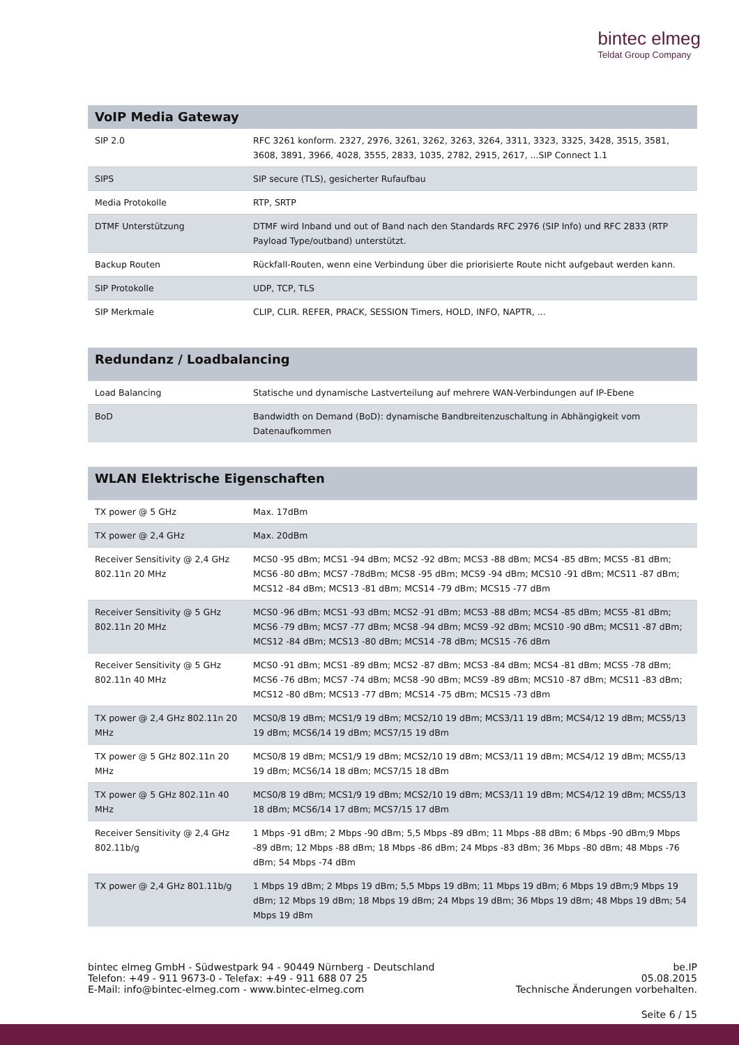bintec elmeg
Teldat Group Company
| VoIP Media Gateway | |
| --- | --- |
| SIP 2.0 | RFC 3261 konform. 2327, 2976, 3261, 3262, 3263, 3264, 3311, 3323, 3325, 3428, 3515, 3581, 3608, 3891, 3966, 4028, 3555, 2833, 1035, 2782, 2915, 2617, ...SIP Connect 1.1 |
| SIPS | SIP secure (TLS), gesicherter Rufaufbau |
| Media Protokolle | RTP, SRTP |
| DTMF Unterstützung | DTMF wird Inband und out of Band nach den Standards RFC 2976 (SIP Info) und RFC 2833 (RTP Payload Type/outband) unterstützt. |
| Backup Routen | Rückfall-Routen, wenn eine Verbindung über die priorisierte Route nicht aufgebaut werden kann. |
| SIP Protokolle | UDP, TCP, TLS |
| SIP Merkmale | CLIP, CLIR. REFER, PRACK, SESSION Timers, HOLD, INFO, NAPTR, ... |
| Redundanz / Loadbalancing | |
| --- | --- |
| Load Balancing | Statische und dynamische Lastverteilung auf mehrere WAN-Verbindungen auf IP-Ebene |
| BoD | Bandwidth on Demand (BoD): dynamische Bandbreitenzuschaltung in Abhängigkeit vom Datenaufkommen |
| WLAN Elektrische Eigenschaften | |
| --- | --- |
| TX power @ 5 GHz | Max. 17dBm |
| TX power @ 2,4 GHz | Max. 20dBm |
| Receiver Sensitivity @ 2,4 GHz 802.11n 20 MHz | MCS0 -95 dBm; MCS1 -94 dBm; MCS2 -92 dBm; MCS3 -88 dBm; MCS4 -85 dBm; MCS5 -81 dBm; MCS6 -80 dBm; MCS7 -78dBm; MCS8 -95 dBm; MCS9 -94 dBm; MCS10 -91 dBm; MCS11 -87 dBm; MCS12 -84 dBm; MCS13 -81 dBm; MCS14 -79 dBm; MCS15 -77 dBm |
| Receiver Sensitivity @ 5 GHz 802.11n 20 MHz | MCS0 -96 dBm; MCS1 -93 dBm; MCS2 -91 dBm; MCS3 -88 dBm; MCS4 -85 dBm; MCS5 -81 dBm; MCS6 -79 dBm; MCS7 -77 dBm; MCS8 -94 dBm; MCS9 -92 dBm; MCS10 -90 dBm; MCS11 -87 dBm; MCS12 -84 dBm; MCS13 -80 dBm; MCS14 -78 dBm; MCS15 -76 dBm |
| Receiver Sensitivity @ 5 GHz 802.11n 40 MHz | MCS0 -91 dBm; MCS1 -89 dBm; MCS2 -87 dBm; MCS3 -84 dBm; MCS4 -81 dBm; MCS5 -78 dBm; MCS6 -76 dBm; MCS7 -74 dBm; MCS8 -90 dBm; MCS9 -89 dBm; MCS10 -87 dBm; MCS11 -83 dBm; MCS12 -80 dBm; MCS13 -77 dBm; MCS14 -75 dBm; MCS15 -73 dBm |
| TX power @ 2,4 GHz 802.11n 20 MHz | MCS0/8 19 dBm; MCS1/9 19 dBm; MCS2/10 19 dBm; MCS3/11 19 dBm; MCS4/12 19 dBm; MCS5/13 19 dBm; MCS6/14 19 dBm; MCS7/15 19 dBm |
| TX power @ 5 GHz 802.11n 20 MHz | MCS0/8 19 dBm; MCS1/9 19 dBm; MCS2/10 19 dBm; MCS3/11 19 dBm; MCS4/12 19 dBm; MCS5/13 19 dBm; MCS6/14 18 dBm; MCS7/15 18 dBm |
| TX power @ 5 GHz 802.11n 40 MHz | MCS0/8 19 dBm; MCS1/9 19 dBm; MCS2/10 19 dBm; MCS3/11 19 dBm; MCS4/12 19 dBm; MCS5/13 18 dBm; MCS6/14 17 dBm; MCS7/15 17 dBm |
| Receiver Sensitivity @ 2,4 GHz 802.11b/g | 1 Mbps -91 dBm; 2 Mbps -90 dBm; 5,5 Mbps -89 dBm; 11 Mbps -88 dBm; 6 Mbps -90 dBm;9 Mbps -89 dBm; 12 Mbps -88 dBm; 18 Mbps -86 dBm; 24 Mbps -83 dBm; 36 Mbps -80 dBm; 48 Mbps -76 dBm; 54 Mbps -74 dBm |
| TX power @ 2,4 GHz 801.11b/g | 1 Mbps 19 dBm; 2 Mbps 19 dBm; 5,5 Mbps 19 dBm; 11 Mbps 19 dBm; 6 Mbps 19 dBm;9 Mbps 19 dBm; 12 Mbps 19 dBm; 18 Mbps 19 dBm; 24 Mbps 19 dBm; 36 Mbps 19 dBm; 48 Mbps 19 dBm; 54 Mbps 19 dBm |
bintec elmeg GmbH - Südwestpark 94 - 90449 Nürnberg - Deutschland
Telefon: +49 - 911 9673-0 - Telefax: +49 - 911 688 07 25
E-Mail: info@bintec-elmeg.com - www.bintec-elmeg.com
be.IP
05.08.2015
Technische Änderungen vorbehalten.
Seite 6 / 15